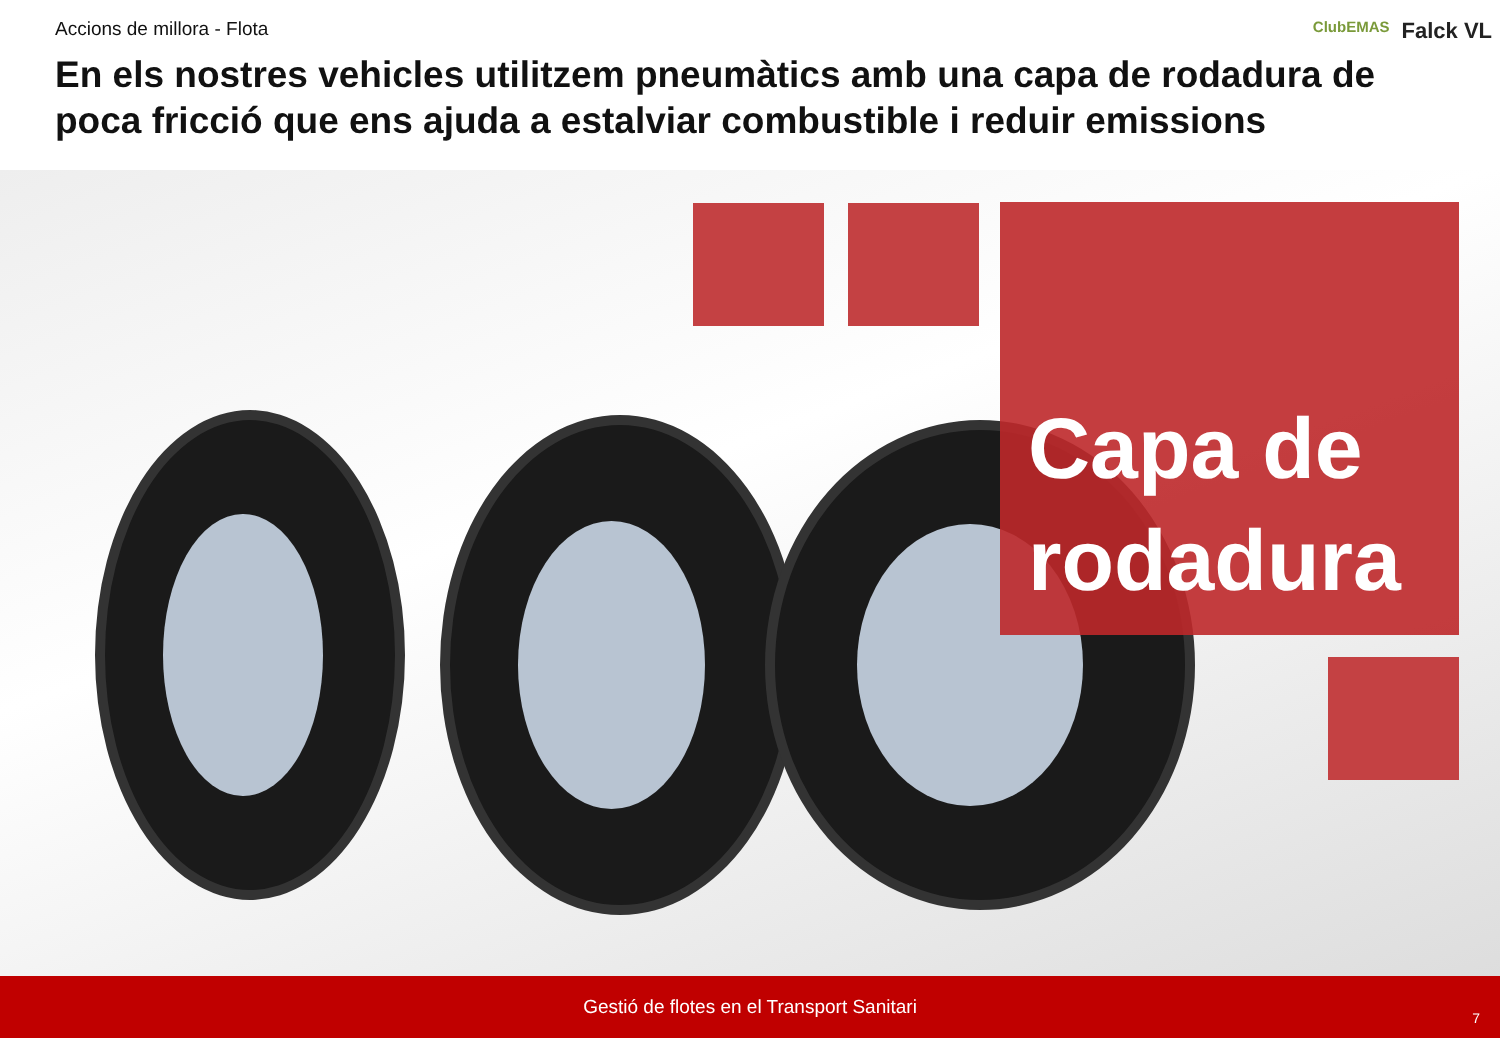Accions de millora - Flota
ClubEMAS Falck VL
En els nostres vehicles utilitzem pneumàtics amb una capa de rodadura de poca fricció que ens ajuda a estalviar combustible i reduir emissions
Capa de
rodadura
Gestió de flotes en el Transport Sanitari 7